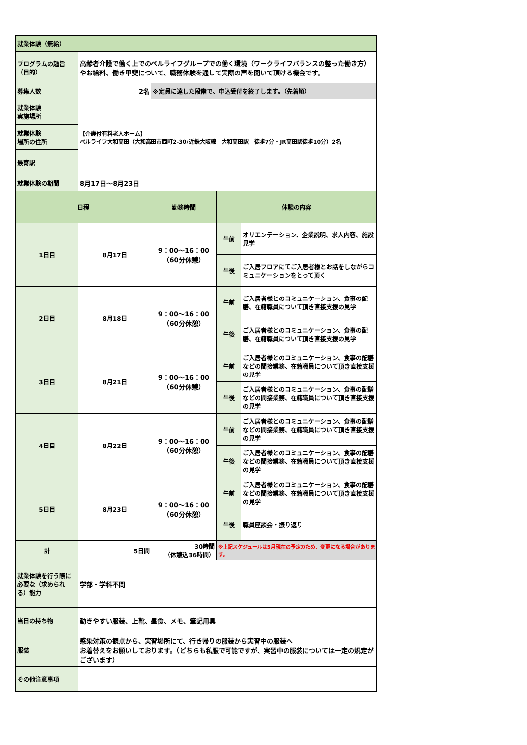| 就業体験（無給） | | | | |
| プログラムの趣旨（目的） | 高齢者介護で働く上でのベルライフグループでの働く環境（ワークライフバランスの整った働き方）やお給料、働き甲斐について、職務体験を通して実際の声を聞いて頂ける機会です。 | | | |
| 募集人数 | 2名 | ※定員に達した段階で、申込受付を終了します。（先着順） | | |
| 就業体験 実施場所 | 【介護付有料老人ホーム】 ベルライフ大和高田（大和高田市西町2-30/近鉄大阪線 大和高田駅 徒歩7分・JR高田駅徒歩10分）2名 | | | |
| 就業体験 場所の住所 | | | | |
| 最寄駅 | | | | |
| 就業体験の期間 | 8月17日～8月23日 | | | |
| 日程 | | 勤務時間 | 体験の内容 | |
| 1日目 | 8月17日 | 9：00～16：00 （60分休憩） | 午前 | オリエンテーション、企業説明、求人内容、施設見学 |
| | | | 午後 | ご入居フロアにてご入居者様とお話をしながらコミュニケーションをとって頂く |
| 2日目 | 8月18日 | 9：00～16：00 （60分休憩） | 午前 | ご入居者様とのコミュニケーション、食事の配膳、在籍職員について頂き直接支援の見学 |
| | | | 午後 | ご入居者様とのコミュニケーション、食事の配膳、在籍職員について頂き直接支援の見学 |
| 3日目 | 8月21日 | 9：00～16：00 （60分休憩） | 午前 | ご入居者様とのコミュニケーション、食事の配膳などの間接業務、在籍職員について頂き直接支援の見学 |
| | | | 午後 | ご入居者様とのコミュニケーション、食事の配膳などの間接業務、在籍職員について頂き直接支援の見学 |
| 4日目 | 8月22日 | 9：00～16：00 （60分休憩） | 午前 | ご入居者様とのコミュニケーション、食事の配膳などの間接業務、在籍職員について頂き直接支援の見学 |
| | | | 午後 | ご入居者様とのコミュニケーション、食事の配膳などの間接業務、在籍職員について頂き直接支援の見学 |
| 5日目 | 8月23日 | 9：00～16：00 （60分休憩） | 午前 | ご入居者様とのコミュニケーション、食事の配膳などの間接業務、在籍職員について頂き直接支援の見学 |
| | | | 午後 | 職員座談会・振り返り |
| 計 | 5日間 | 30時間 （休憩込36時間） | ※上記スケジュールは5月現在の予定のため、変更になる場合があります。 | |
| 就業体験を行う際に必要な（求められる）能力 | 学部・学科不問 | | | |
| 当日の持ち物 | 動きやすい服装、上靴、昼食、メモ、筆記用具 | | | |
| 服装 | 感染対策の観点から、実習場所にて、行き帰りの服装から実習中の服装へ お着替えをお願いしております。（どちらも私服で可能ですが、実習中の服装については一定の規定がございます） | | | |
| その他注意事項 | | | | |